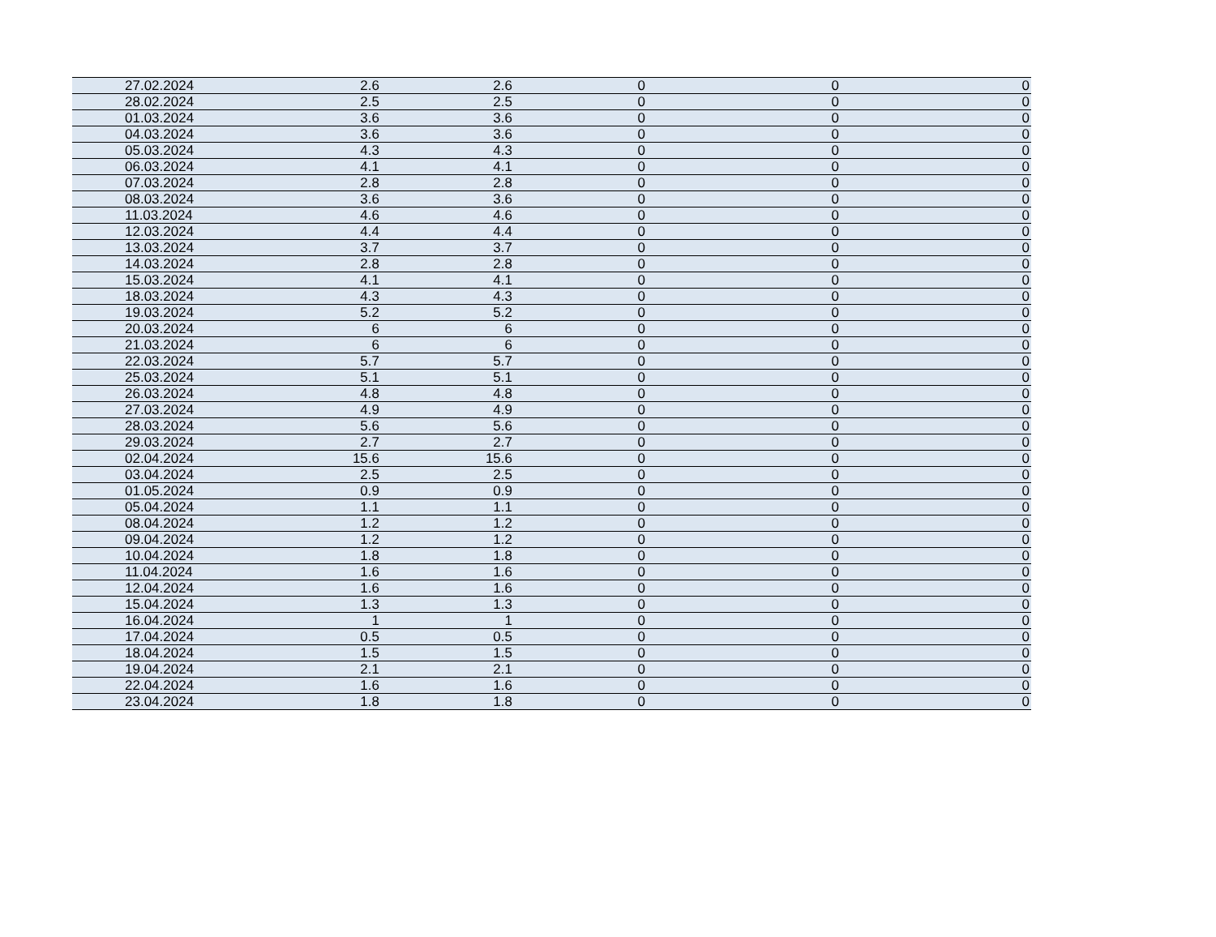| 27.02.2024 | 2.6 | 2.6 | 0 | 0 | 0 |
| 28.02.2024 | 2.5 | 2.5 | 0 | 0 | 0 |
| 01.03.2024 | 3.6 | 3.6 | 0 | 0 | 0 |
| 04.03.2024 | 3.6 | 3.6 | 0 | 0 | 0 |
| 05.03.2024 | 4.3 | 4.3 | 0 | 0 | 0 |
| 06.03.2024 | 4.1 | 4.1 | 0 | 0 | 0 |
| 07.03.2024 | 2.8 | 2.8 | 0 | 0 | 0 |
| 08.03.2024 | 3.6 | 3.6 | 0 | 0 | 0 |
| 11.03.2024 | 4.6 | 4.6 | 0 | 0 | 0 |
| 12.03.2024 | 4.4 | 4.4 | 0 | 0 | 0 |
| 13.03.2024 | 3.7 | 3.7 | 0 | 0 | 0 |
| 14.03.2024 | 2.8 | 2.8 | 0 | 0 | 0 |
| 15.03.2024 | 4.1 | 4.1 | 0 | 0 | 0 |
| 18.03.2024 | 4.3 | 4.3 | 0 | 0 | 0 |
| 19.03.2024 | 5.2 | 5.2 | 0 | 0 | 0 |
| 20.03.2024 | 6 | 6 | 0 | 0 | 0 |
| 21.03.2024 | 6 | 6 | 0 | 0 | 0 |
| 22.03.2024 | 5.7 | 5.7 | 0 | 0 | 0 |
| 25.03.2024 | 5.1 | 5.1 | 0 | 0 | 0 |
| 26.03.2024 | 4.8 | 4.8 | 0 | 0 | 0 |
| 27.03.2024 | 4.9 | 4.9 | 0 | 0 | 0 |
| 28.03.2024 | 5.6 | 5.6 | 0 | 0 | 0 |
| 29.03.2024 | 2.7 | 2.7 | 0 | 0 | 0 |
| 02.04.2024 | 15.6 | 15.6 | 0 | 0 | 0 |
| 03.04.2024 | 2.5 | 2.5 | 0 | 0 | 0 |
| 01.05.2024 | 0.9 | 0.9 | 0 | 0 | 0 |
| 05.04.2024 | 1.1 | 1.1 | 0 | 0 | 0 |
| 08.04.2024 | 1.2 | 1.2 | 0 | 0 | 0 |
| 09.04.2024 | 1.2 | 1.2 | 0 | 0 | 0 |
| 10.04.2024 | 1.8 | 1.8 | 0 | 0 | 0 |
| 11.04.2024 | 1.6 | 1.6 | 0 | 0 | 0 |
| 12.04.2024 | 1.6 | 1.6 | 0 | 0 | 0 |
| 15.04.2024 | 1.3 | 1.3 | 0 | 0 | 0 |
| 16.04.2024 | 1 | 1 | 0 | 0 | 0 |
| 17.04.2024 | 0.5 | 0.5 | 0 | 0 | 0 |
| 18.04.2024 | 1.5 | 1.5 | 0 | 0 | 0 |
| 19.04.2024 | 2.1 | 2.1 | 0 | 0 | 0 |
| 22.04.2024 | 1.6 | 1.6 | 0 | 0 | 0 |
| 23.04.2024 | 1.8 | 1.8 | 0 | 0 | 0 |